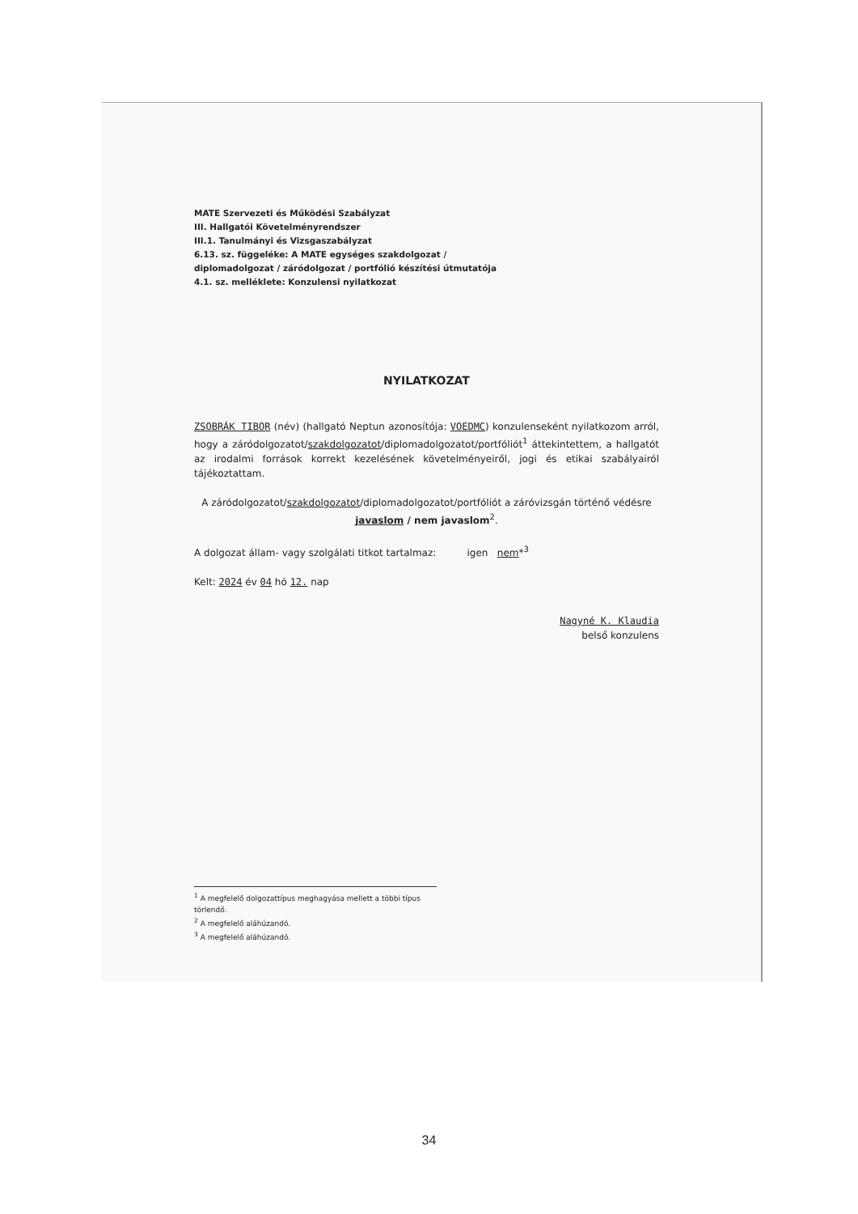MATE Szervezeti és Működési Szabályzat
III. Hallgatói Követelményrendszer
III.1. Tanulmányi és Vizsgaszabályzat
6.13. sz. függeléke: A MATE egységes szakdolgozat /
diplomadolgozat / záródolgozat / portfólió készítési útmutatója
4.1. sz. melléklete: Konzulensi nyilatkozat
NYILATKOZAT
ZSOBRÁK TIBOR (név) (hallgató Neptun azonosítója: VOEDMC) konzulenseként nyilatkozom arról, hogy a záródolgozatot/szakdolgozatot/diplomadolgozatot/portfóliót<sup>1</sup> áttekintettem, a hallgatót az irodalmi források korrekt kezelésének követelményeiről, jogi és etikai szabályairól tájékoztattam.
A záródolgozatot/szakdolgozatot/diplomadolgozatot/portfóliót a záróvizsgán történő védésre javaslom / nem javaslom<sup>2</sup>.
A dolgozat állam- vagy szolgálati titkot tartalmaz: igen nem*<sup>3</sup>
Kelt: 2024 év 04 hó 12. nap
Nagyné K. Klaudia
belső konzulens
<sup>1</sup> A megfelelő dolgozattípus meghagyása mellett a többi típus törlendő.
<sup>2</sup> A megfelelő aláhúzandó.
<sup>3</sup> A megfelelő aláhúzandó.
34